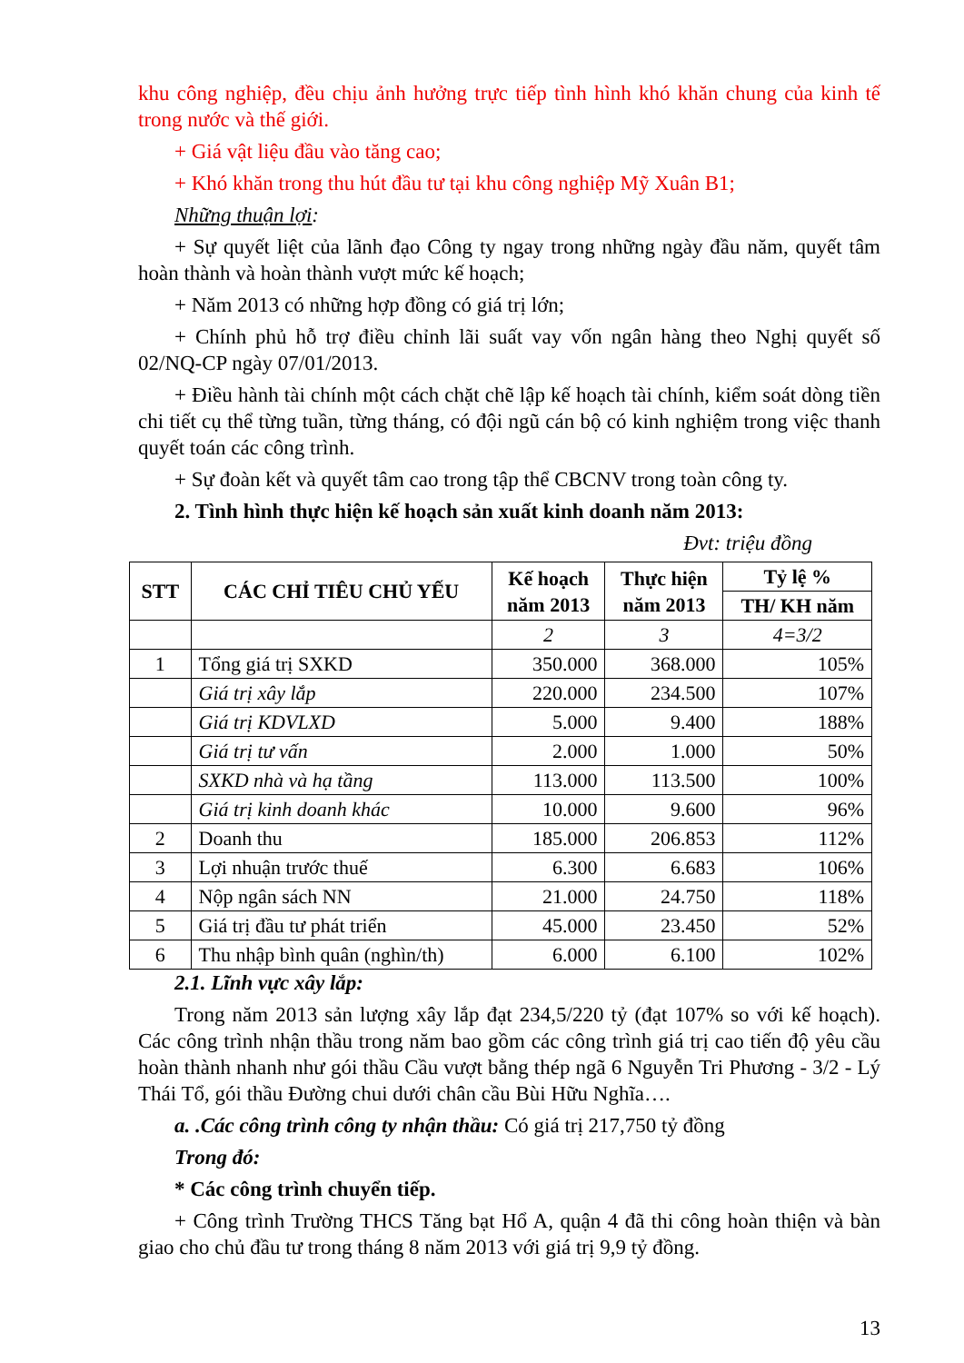khu công nghiệp, đều chịu ảnh hưởng trực tiếp tình hình khó khăn chung của kinh tế trong nước và thế giới.
+ Giá vật liệu đầu vào tăng cao;
+ Khó khăn trong thu hút đầu tư tại khu công nghiệp Mỹ Xuân B1;
Những thuận lợi:
+ Sự quyết liệt của lãnh đạo Công ty ngay trong những ngày đầu năm, quyết tâm hoàn thành và hoàn thành vượt mức kế hoạch;
+ Năm 2013 có những hợp đồng có giá trị lớn;
+ Chính phủ hỗ trợ điều chỉnh lãi suất vay vốn ngân hàng theo Nghị quyết số 02/NQ-CP ngày 07/01/2013.
+ Điều hành tài chính một cách chặt chẽ lập kế hoạch tài chính, kiểm soát dòng tiền chi tiết cụ thể từng tuần, từng tháng, có đội ngũ cán bộ có kinh nghiệm trong việc thanh quyết toán các công trình.
+ Sự đoàn kết và quyết tâm cao trong tập thể CBCNV trong toàn công ty.
2. Tình hình thực hiện kế hoạch sản xuất kinh doanh năm 2013:
Đvt: triệu đồng
| STT | CÁC CHỈ TIÊU CHỦ YẾU | Kế hoạch năm 2013 | Thực hiện năm 2013 | Tỷ lệ % |
| --- | --- | --- | --- | --- |
| | | | | TH/ KH năm |
| | | 2 | 3 | 4=3/2 |
| 1 | Tổng giá trị SXKD | 350.000 | 368.000 | 105% |
| | Giá trị xây lắp | 220.000 | 234.500 | 107% |
| | Giá trị KDVLXD | 5.000 | 9.400 | 188% |
| | Giá trị tư vấn | 2.000 | 1.000 | 50% |
| | SXKD nhà và hạ tầng | 113.000 | 113.500 | 100% |
| | Giá trị kinh doanh khác | 10.000 | 9.600 | 96% |
| 2 | Doanh thu | 185.000 | 206.853 | 112% |
| 3 | Lợi nhuận trước thuế | 6.300 | 6.683 | 106% |
| 4 | Nộp ngân sách NN | 21.000 | 24.750 | 118% |
| 5 | Giá trị đầu tư phát triển | 45.000 | 23.450 | 52% |
| 6 | Thu nhập bình quân (nghìn/th) | 6.000 | 6.100 | 102% |
2.1. Lĩnh vực xây lắp:
Trong năm 2013 sản lượng xây lắp đạt 234,5/220 tỷ (đạt 107% so với kế hoạch). Các công trình nhận thầu trong năm bao gồm các công trình giá trị cao tiến độ yêu cầu hoàn thành nhanh như gói thầu Cầu vượt bằng thép ngã 6 Nguyễn Tri Phương - 3/2 - Lý Thái Tổ, gói thầu Đường chui dưới chân cầu Bùi Hữu Nghĩa….
a. .Các công trình công ty nhận thầu: Có giá trị 217,750 tỷ đồng
Trong đó:
* Các công trình chuyển tiếp.
+ Công trình Trường THCS Tăng bạt Hổ A, quận 4 đã thi công hoàn thiện và bàn giao cho chủ đầu tư trong tháng 8 năm 2013 với giá trị 9,9 tỷ đồng.
13